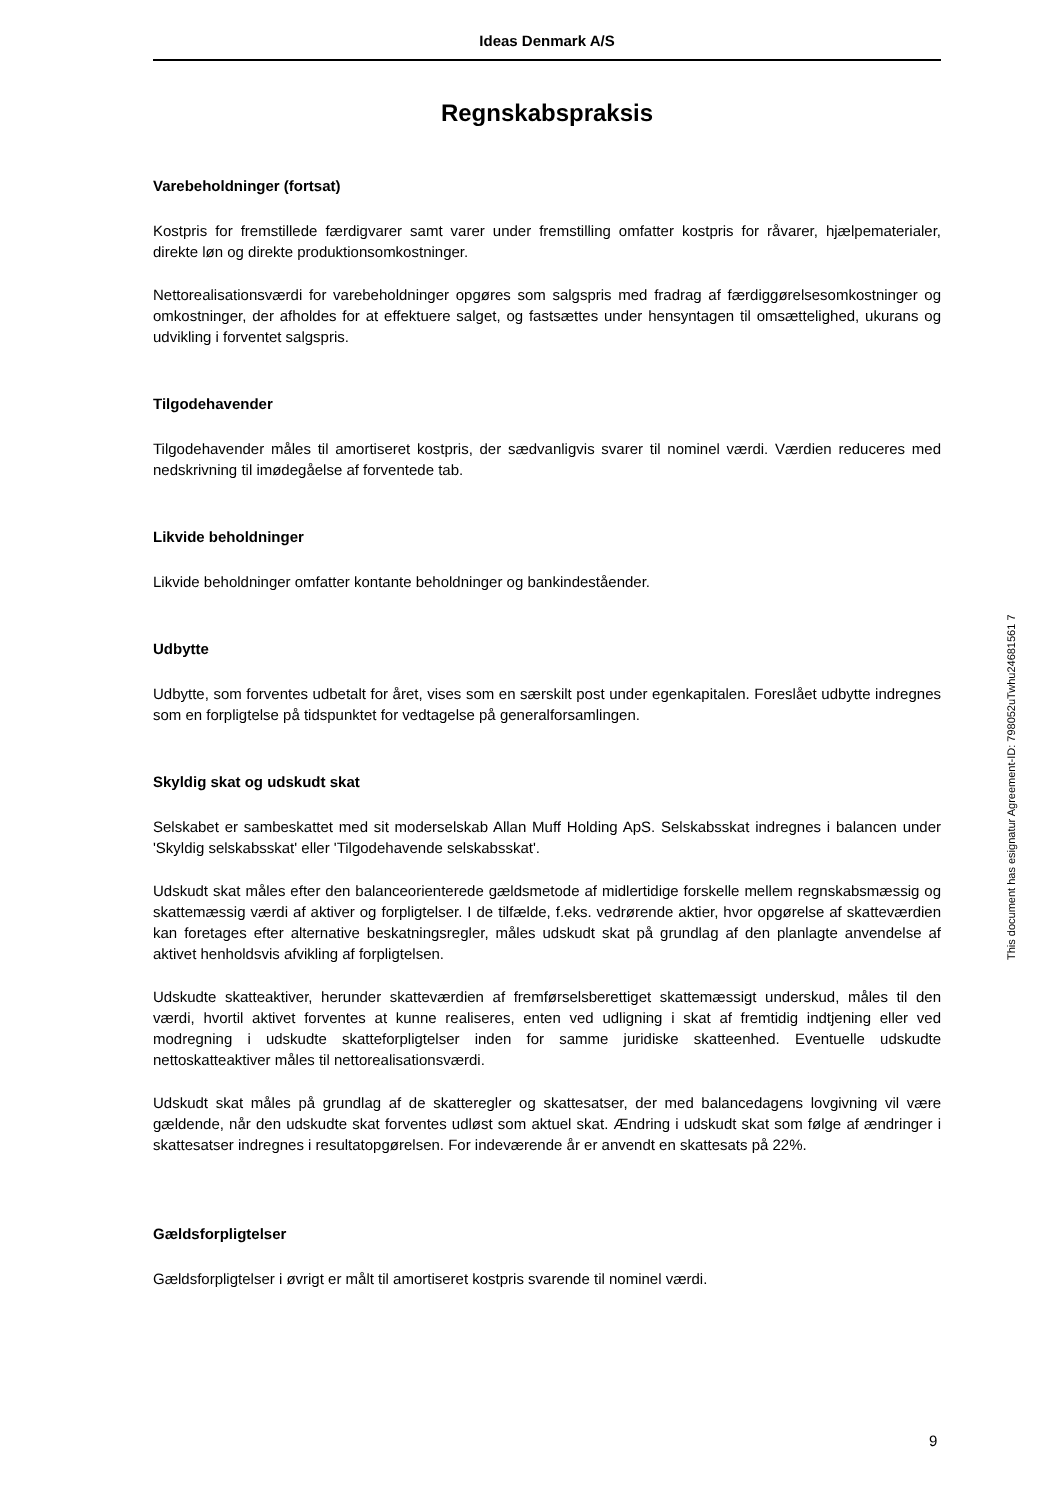Ideas Denmark A/S
Regnskabspraksis
Varebeholdninger (fortsat)
Kostpris for fremstillede færdigvarer samt varer under fremstilling omfatter kostpris for råvarer, hjælpematerialer, direkte løn og direkte produktionsomkostninger.
Nettorealisationsværdi for varebeholdninger opgøres som salgspris med fradrag af færdiggørelsesomkostninger og omkostninger, der afholdes for at effektuere salget, og fastsættes under hensyntagen til omsættelighed, ukurans og udvikling i forventet salgspris.
Tilgodehavender
Tilgodehavender måles til amortiseret kostpris, der sædvanligvis svarer til nominel værdi. Værdien reduceres med nedskrivning til imødegåelse af forventede tab.
Likvide beholdninger
Likvide beholdninger omfatter kontante beholdninger og bankindeståender.
Udbytte
Udbytte, som forventes udbetalt for året, vises som en særskilt post under egenkapitalen. Foreslået udbytte indregnes som en forpligtelse på tidspunktet for vedtagelse på generalforsamlingen.
Skyldig skat og udskudt skat
Selskabet er sambeskattet med sit moderselskab Allan Muff Holding ApS. Selskabsskat indregnes i balancen under 'Skyldig selskabsskat' eller 'Tilgodehavende selskabsskat'.
Udskudt skat måles efter den balanceorienterede gældsmetode af midlertidige forskelle mellem regnskabsmæssig og skattemæssig værdi af aktiver og forpligtelser. I de tilfælde, f.eks. vedrørende aktier, hvor opgørelse af skatteværdien kan foretages efter alternative beskatningsregler, måles udskudt skat på grundlag af den planlagte anvendelse af aktivet henholdsvis afvikling af forpligtelsen.
Udskudte skatteaktiver, herunder skatteværdien af fremførselsberettiget skattemæssigt underskud, måles til den værdi, hvortil aktivet forventes at kunne realiseres, enten ved udligning i skat af fremtidig indtjening eller ved modregning i udskudte skatteforpligtelser inden for samme juridiske skatteenhed. Eventuelle udskudte nettoskatteaktiver måles til nettorealisationsværdi.
Udskudt skat måles på grundlag af de skatteregler og skattesatser, der med balancedagens lovgivning vil være gældende, når den udskudte skat forventes udløst som aktuel skat. Ændring i udskudt skat som følge af ændringer i skattesatser indregnes i resultatopgørelsen. For indeværende år er anvendt en skattesats på 22%.
Gældsforpligtelser
Gældsforpligtelser i øvrigt er målt til amortiseret kostpris svarende til nominel værdi.
9
This document has esignatur Agreement-ID: 798052uTwhu24681561 7